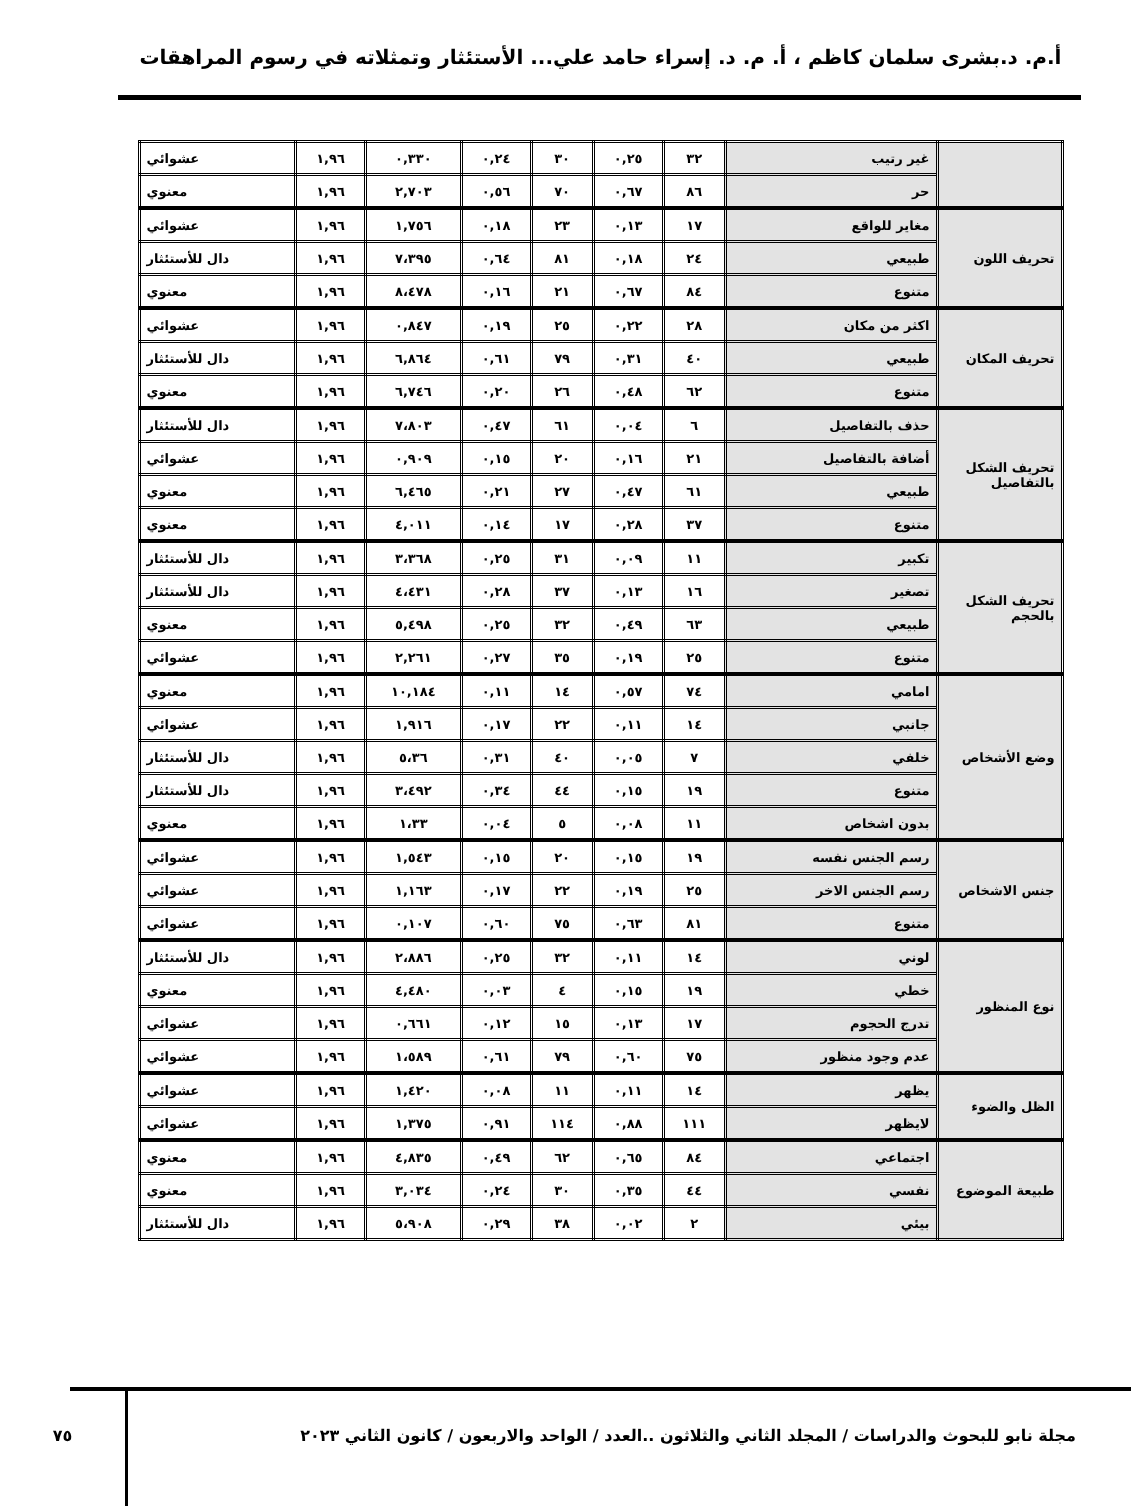أ.م. د.بشرى سلمان كاظم ، أ. م. د. إسراء حامد علي... الأستئثار وتمثلاته في رسوم المراهقات
| | غير رتيب | ٣٢ | ٠,٢٥ | ٣٠ | ٠,٢٤ | ٠,٣٣٠ | ١,٩٦ | عشوائي |
| | حر | ٨٦ | ٠,٦٧ | ٧٠ | ٠,٥٦ | ٢,٧٠٣ | ١,٩٦ | معنوي |
| تحريف اللون | مغاير للواقع | ١٧ | ٠,١٣ | ٢٣ | ٠,١٨ | ١,٧٥٦ | ١,٩٦ | عشوائي |
| | طبيعي | ٢٤ | ٠,١٨ | ٨١ | ٠,٦٤ | ٧،٣٩٥ | ١,٩٦ | دال للأستئثار |
| | متنوع | ٨٤ | ٠,٦٧ | ٢١ | ٠,١٦ | ٨،٤٧٨ | ١,٩٦ | معنوي |
| تحريف المكان | اكثر من مكان | ٢٨ | ٠,٢٢ | ٢٥ | ٠,١٩ | ٠,٨٤٧ | ١,٩٦ | عشوائي |
| | طبيعي | ٤٠ | ٠,٣١ | ٧٩ | ٠,٦١ | ٦,٨٦٤ | ١,٩٦ | دال للأستئثار |
| | متنوع | ٦٢ | ٠,٤٨ | ٢٦ | ٠,٢٠ | ٦,٧٤٦ | ١,٩٦ | معنوي |
| تحريف الشكل بالتفاصيل | حذف بالتفاصيل | ٦ | ٠,٠٤ | ٦١ | ٠,٤٧ | ٧،٨٠٣ | ١,٩٦ | دال للأستئثار |
| | أضافة بالتفاصيل | ٢١ | ٠,١٦ | ٢٠ | ٠,١٥ | ٠,٩٠٩ | ١,٩٦ | عشوائي |
| | طبيعي | ٦١ | ٠,٤٧ | ٢٧ | ٠,٢١ | ٦,٤٦٥ | ١,٩٦ | معنوي |
| | متنوع | ٣٧ | ٠,٢٨ | ١٧ | ٠,١٤ | ٤,٠١١ | ١,٩٦ | معنوي |
| تحريف الشكل بالحجم | تكبير | ١١ | ٠,٠٩ | ٣١ | ٠,٢٥ | ٣،٣٦٨ | ١,٩٦ | دال للأستئثار |
| | تصغير | ١٦ | ٠,١٣ | ٣٧ | ٠,٢٨ | ٤،٤٣١ | ١,٩٦ | دال للأستئثار |
| | طبيعي | ٦٣ | ٠,٤٩ | ٣٢ | ٠,٢٥ | ٥,٤٩٨ | ١,٩٦ | معنوي |
| | متنوع | ٢٥ | ٠,١٩ | ٣٥ | ٠,٢٧ | ٢,٢٦١ | ١,٩٦ | عشوائي |
| وضع الأشخاص | امامي | ٧٤ | ٠,٥٧ | ١٤ | ٠,١١ | ١٠,١٨٤ | ١,٩٦ | معنوي |
| | جانبي | ١٤ | ٠,١١ | ٢٢ | ٠,١٧ | ١,٩١٦ | ١,٩٦ | عشوائي |
| | خلفي | ٧ | ٠,٠٥ | ٤٠ | ٠,٣١ | ٥،٣٦ | ١,٩٦ | دال للأستئثار |
| | متنوع | ١٩ | ٠,١٥ | ٤٤ | ٠,٣٤ | ٣،٤٩٢ | ١,٩٦ | دال للأستئثار |
| | بدون اشخاص | ١١ | ٠,٠٨ | ٥ | ٠,٠٤ | ١،٣٣ | ١,٩٦ | معنوي |
| جنس الاشخاص | رسم الجنس نفسه | ١٩ | ٠,١٥ | ٢٠ | ٠,١٥ | ١,٥٤٣ | ١,٩٦ | عشوائي |
| | رسم الجنس الاخر | ٢٥ | ٠,١٩ | ٢٢ | ٠,١٧ | ١,١٦٣ | ١,٩٦ | عشوائي |
| | متنوع | ٨١ | ٠,٦٣ | ٧٥ | ٠,٦٠ | ٠,١٠٧ | ١,٩٦ | عشوائي |
| نوع المنظور | لوني | ١٤ | ٠,١١ | ٣٢ | ٠,٢٥ | ٢،٨٨٦ | ١,٩٦ | دال للأستئثار |
| | خطي | ١٩ | ٠,١٥ | ٤ | ٠,٠٣ | ٤,٤٨٠ | ١,٩٦ | معنوي |
| | تدرج الحجوم | ١٧ | ٠,١٣ | ١٥ | ٠,١٢ | ٠,٦٦١ | ١,٩٦ | عشوائي |
| | عدم وجود منظور | ٧٥ | ٠,٦٠ | ٧٩ | ٠,٦١ | ١،٥٨٩ | ١,٩٦ | عشوائي |
| الظل والضوء | يظهر | ١٤ | ٠,١١ | ١١ | ٠,٠٨ | ١,٤٢٠ | ١,٩٦ | عشوائي |
| | لايظهر | ١١١ | ٠,٨٨ | ١١٤ | ٠,٩١ | ١,٣٧٥ | ١,٩٦ | عشوائي |
| طبيعة الموضوع | اجتماعي | ٨٤ | ٠,٦٥ | ٦٢ | ٠,٤٩ | ٤,٨٣٥ | ١,٩٦ | معنوي |
| | نفسي | ٤٤ | ٠,٣٥ | ٣٠ | ٠,٢٤ | ٣,٠٣٤ | ١,٩٦ | معنوي |
| | بيئي | ٢ | ٠,٠٢ | ٣٨ | ٠,٢٩ | ٥،٩٠٨ | ١,٩٦ | دال للأستئثار |
مجلة نابو للبحوث والدراسات / المجلد الثاني والثلاثون ..العدد / الواحد والاربعون / كانون الثاني ٢٠٢٣
٧٥